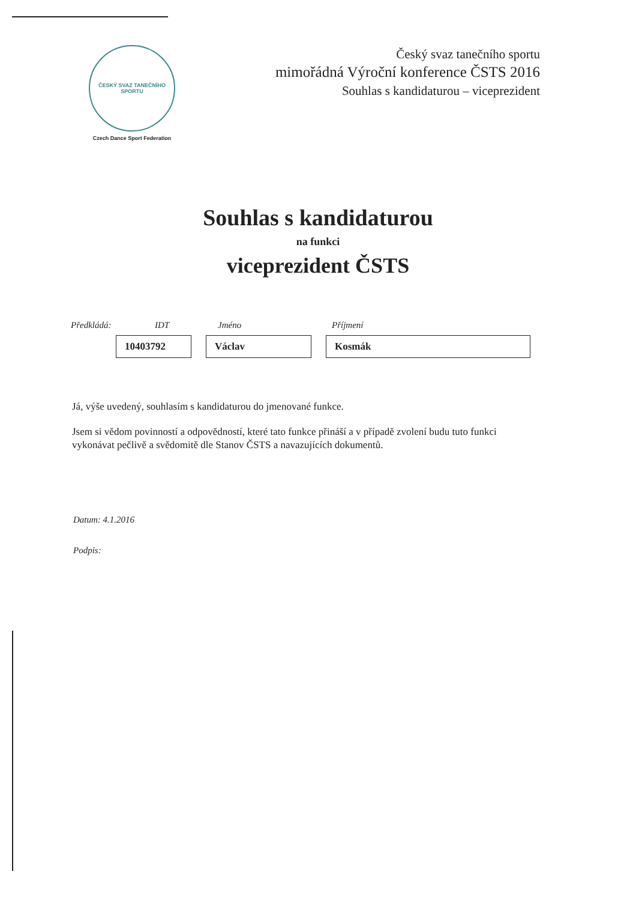ČESKÝ SVAZ TANEČNÍHO SPORTU
Czech Dance Sport Federation
Český svaz tanečního sportu
mimořádná Výroční konference ČSTS 2016
Souhlas s kandidaturou – viceprezident
Souhlas s kandidaturou
na funkci
viceprezident ČSTS
Předkládá: IDT Jméno Příjmení
10403792 Václav Kosmák
Já, výše uvedený, souhlasím s kandidaturou do jmenované funkce.
Jsem si vědom povinností a odpovědností, které tato funkce přináší a v případě zvolení budu tuto funkci vykonávat pečlivě a svědomitě dle Stanov ČSTS a navazujících dokumentů.
Datum: 4.1.2016
Podpis: